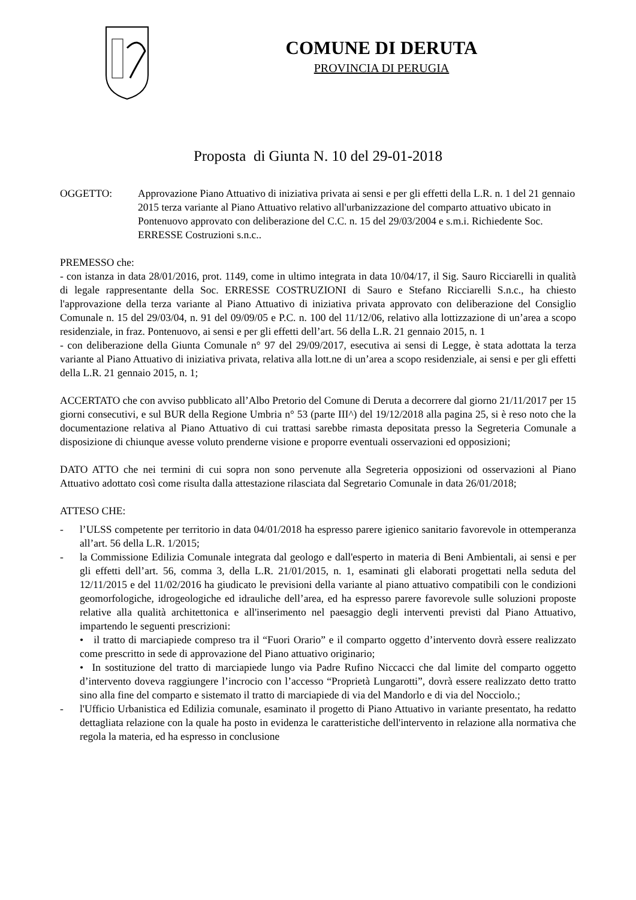COMUNE DI DERUTA
PROVINCIA DI PERUGIA
Proposta di Giunta N. 10 del 29-01-2018
OGGETTO: Approvazione Piano Attuativo di iniziativa privata ai sensi e per gli effetti della L.R. n. 1 del 21 gennaio 2015 terza variante al Piano Attuativo relativo all'urbanizzazione del comparto attuativo ubicato in Pontenuovo approvato con deliberazione del C.C. n. 15 del 29/03/2004 e s.m.i. Richiedente Soc. ERRESSE Costruzioni s.n.c..
PREMESSO che:
- con istanza in data 28/01/2016, prot. 1149, come in ultimo integrata in data 10/04/17, il Sig. Sauro Ricciarelli in qualità di legale rappresentante della Soc. ERRESSE COSTRUZIONI di Sauro e Stefano Ricciarelli S.n.c., ha chiesto l'approvazione della terza variante al Piano Attuativo di iniziativa privata approvato con deliberazione del Consiglio Comunale n. 15 del 29/03/04, n. 91 del 09/09/05 e P.C. n. 100 del 11/12/06, relativo alla lottizzazione di un’area a scopo residenziale, in fraz. Pontenuovo, ai sensi e per gli effetti dell’art. 56 della L.R. 21 gennaio 2015, n. 1
- con deliberazione della Giunta Comunale n° 97 del 29/09/2017, esecutiva ai sensi di Legge, è stata adottata la terza variante al Piano Attuativo di iniziativa privata, relativa alla lott.ne di un’area a scopo residenziale, ai sensi e per gli effetti della L.R. 21 gennaio 2015, n. 1;
ACCERTATO che con avviso pubblicato all’Albo Pretorio del Comune di Deruta a decorrere dal giorno 21/11/2017 per 15 giorni consecutivi, e sul BUR della Regione Umbria n° 53 (parte III^) del 19/12/2018 alla pagina 25, si è reso noto che la documentazione relativa al Piano Attuativo di cui trattasi sarebbe rimasta depositata presso la Segreteria Comunale a disposizione di chiunque avesse voluto prenderne visione e proporre eventuali osservazioni ed opposizioni;
DATO ATTO che nei termini di cui sopra non sono pervenute alla Segreteria opposizioni od osservazioni al Piano Attuativo adottato così come risulta dalla attestazione rilasciata dal Segretario Comunale in data 26/01/2018;
ATTESO CHE:
- l’ULSS competente per territorio in data 04/01/2018 ha espresso parere igienico sanitario favorevole in ottemperanza all’art. 56 della L.R. 1/2015;
- la Commissione Edilizia Comunale integrata dal geologo e dall'esperto in materia di Beni Ambientali, ai sensi e per gli effetti dell’art. 56, comma 3, della L.R. 21/01/2015, n. 1, esaminati gli elaborati progettati nella seduta del 12/11/2015 e del 11/02/2016 ha giudicato le previsioni della variante al piano attuativo compatibili con le condizioni geomorfologiche, idrogeologiche ed idrauliche dell’area, ed ha espresso parere favorevole sulle soluzioni proposte relative alla qualità architettonica e all'inserimento nel paesaggio degli interventi previsti dal Piano Attuativo, impartendo le seguenti prescrizioni:
• il tratto di marciapiede compreso tra il “Fuori Orario” e il comparto oggetto d’intervento dovrà essere realizzato come prescritto in sede di approvazione del Piano attuativo originario;
• In sostituzione del tratto di marciapiede lungo via Padre Rufino Niccacci che dal limite del comparto oggetto d’intervento doveva raggiungere l’incrocio con l’accesso “Proprietà Lungarotti”, dovrà essere realizzato detto tratto sino alla fine del comparto e sistemato il tratto di marciapiede di via del Mandorlo e di via del Nocciolo.;
- l'Ufficio Urbanistica ed Edilizia comunale, esaminato il progetto di Piano Attuativo in variante presentato, ha redatto dettagliata relazione con la quale ha posto in evidenza le caratteristiche dell'intervento in relazione alla normativa che regola la materia, ed ha espresso in conclusione